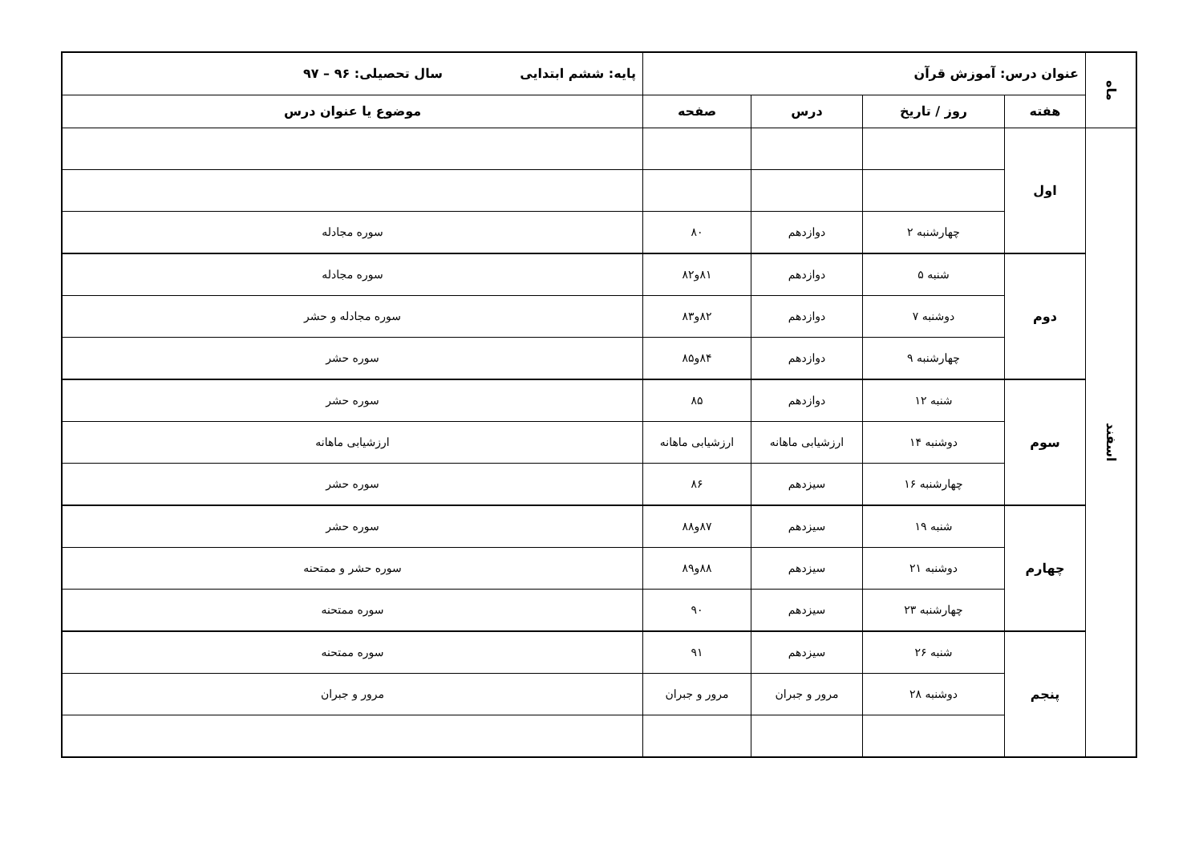| ماه | عنوان درس: آموزش قرآن | | | | پایه: ششم ابتدایی سال تحصیلی: ۹۶ – ۹۷ |
| | هفته | روز / تاریخ | درس | صفحه | موضوع یا عنوان درس |
| اسفند | اول | | | | |
| | | چهارشنبه ۲ | دوازدهم | ۸۰ | سوره مجادله |
| | دوم | شنبه ۵ | دوازدهم | ۸۱و۸۲ | سوره مجادله |
| | | دوشنبه ۷ | دوازدهم | ۸۲و۸۳ | سوره مجادله و حشر |
| | | چهارشنبه ۹ | دوازدهم | ۸۴و۸۵ | سوره حشر |
| | سوم | شنبه ۱۲ | دوازدهم | ۸۵ | سوره حشر |
| | | دوشنبه ۱۴ | ارزشیابی ماهانه | ارزشیابی ماهانه | ارزشیابی ماهانه |
| | | چهارشنبه ۱۶ | سیزدهم | ۸۶ | سوره حشر |
| | چهارم | شنبه ۱۹ | سیزدهم | ۸۷و۸۸ | سوره حشر |
| | | دوشنبه ۲۱ | سیزدهم | ۸۸و۸۹ | سوره حشر و ممتحنه |
| | | چهارشنبه ۲۳ | سیزدهم | ۹۰ | سوره ممتحنه |
| | پنجم | شنبه ۲۶ | سیزدهم | ۹۱ | سوره ممتحنه |
| | | دوشنبه ۲۸ | مرور و جبران | مرور و جبران | مرور و جبران |